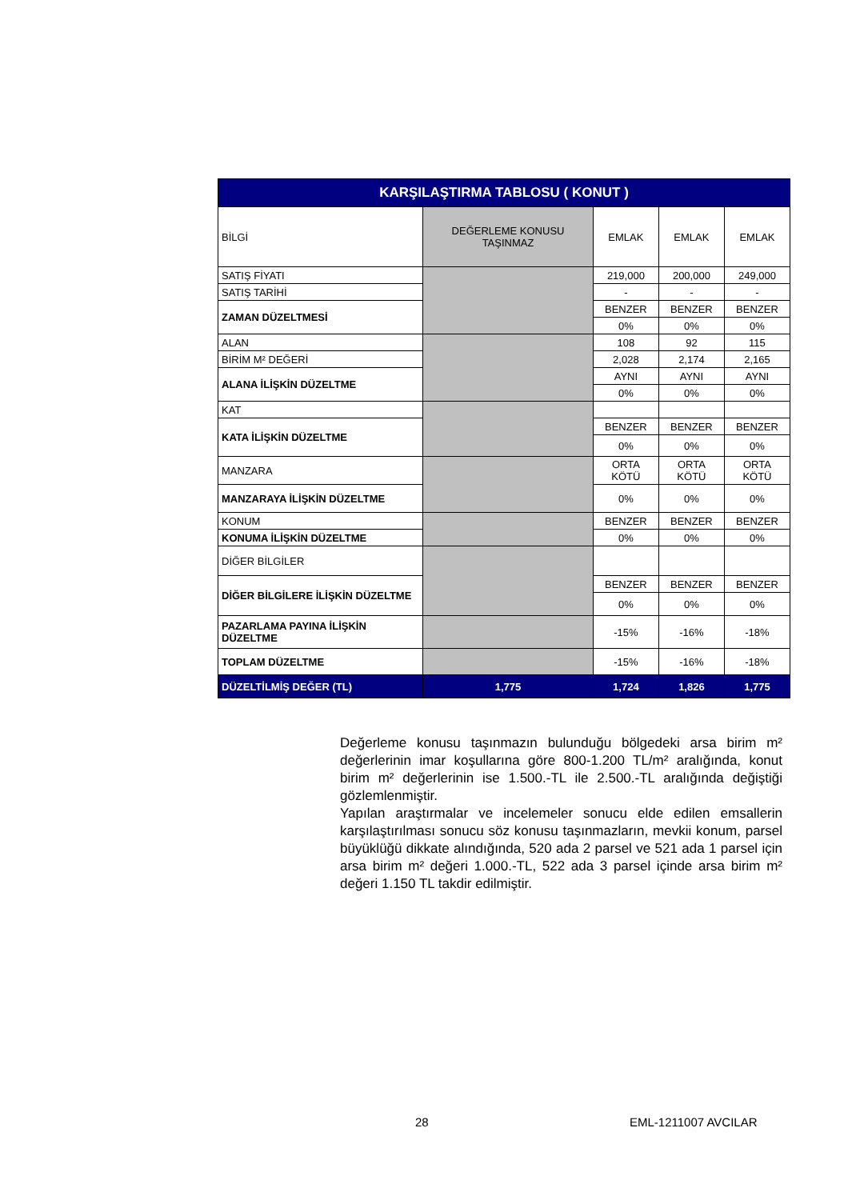| KARŞILAŞTIRMA TABLOSU ( KONUT ) | | | | |
| --- | --- | --- | --- | --- |
| BİLGİ | DEĞERLEME KONUSU TAŞINMAZ | EMLAK | EMLAK | EMLAK |
| SATIŞ FİYATI | | 219,000 | 200,000 | 249,000 |
| SATIŞ TARİHİ | | - | - | - |
| ZAMAN DÜZELTMESİ | | BENZER | BENZER | BENZER |
| | | 0% | 0% | 0% |
| ALAN | | 108 | 92 | 115 |
| BİRİM M² DEĞERİ | | 2,028 | 2,174 | 2,165 |
| ALANA İLİŞKİN DÜZELTME | | AYNI | AYNI | AYNI |
| | | 0% | 0% | 0% |
| KAT | | | | |
| KATA İLİŞKİN DÜZELTME | | BENZER | BENZER | BENZER |
| | | 0% | 0% | 0% |
| MANZARA | | ORTA KÖTÜ | ORTA KÖTÜ | ORTA KÖTÜ |
| MANZARAYA İLİŞKİN DÜZELTME | | 0% | 0% | 0% |
| KONUM | | BENZER | BENZER | BENZER |
| KONUMA İLİŞKİN DÜZELTME | | 0% | 0% | 0% |
| DİĞER BİLGİLER | | | | |
| DİĞER BİLGİLERE İLİŞKİN DÜZELTME | | BENZER | BENZER | BENZER |
| | | 0% | 0% | 0% |
| PAZARLAMA PAYINA İLİŞKİN DÜZELTME | | -15% | -16% | -18% |
| TOPLAM DÜZELTME | | -15% | -16% | -18% |
| DÜZELTİLMİŞ DEĞER (TL) | 1,775 | 1,724 | 1,826 | 1,775 |
Değerleme konusu taşınmazın bulunduğu bölgedeki arsa birim m² değerlerinin imar koşullarına göre 800-1.200 TL/m² aralığında, konut birim m² değerlerinin ise 1.500.-TL ile 2.500.-TL aralığında değiştiği gözlemlenmiştir.
Yapılan araştırmalar ve incelemeler sonucu elde edilen emsallerin karşılaştırılması sonucu söz konusu taşınmazların, mevkii konum, parsel büyüklüğü dikkate alındığında, 520 ada 2 parsel ve 521 ada 1 parsel için arsa birim m² değeri 1.000.-TL, 522 ada 3 parsel içinde arsa birim m² değeri 1.150 TL takdir edilmiştir.
28 EML-1211007 AVCILAR